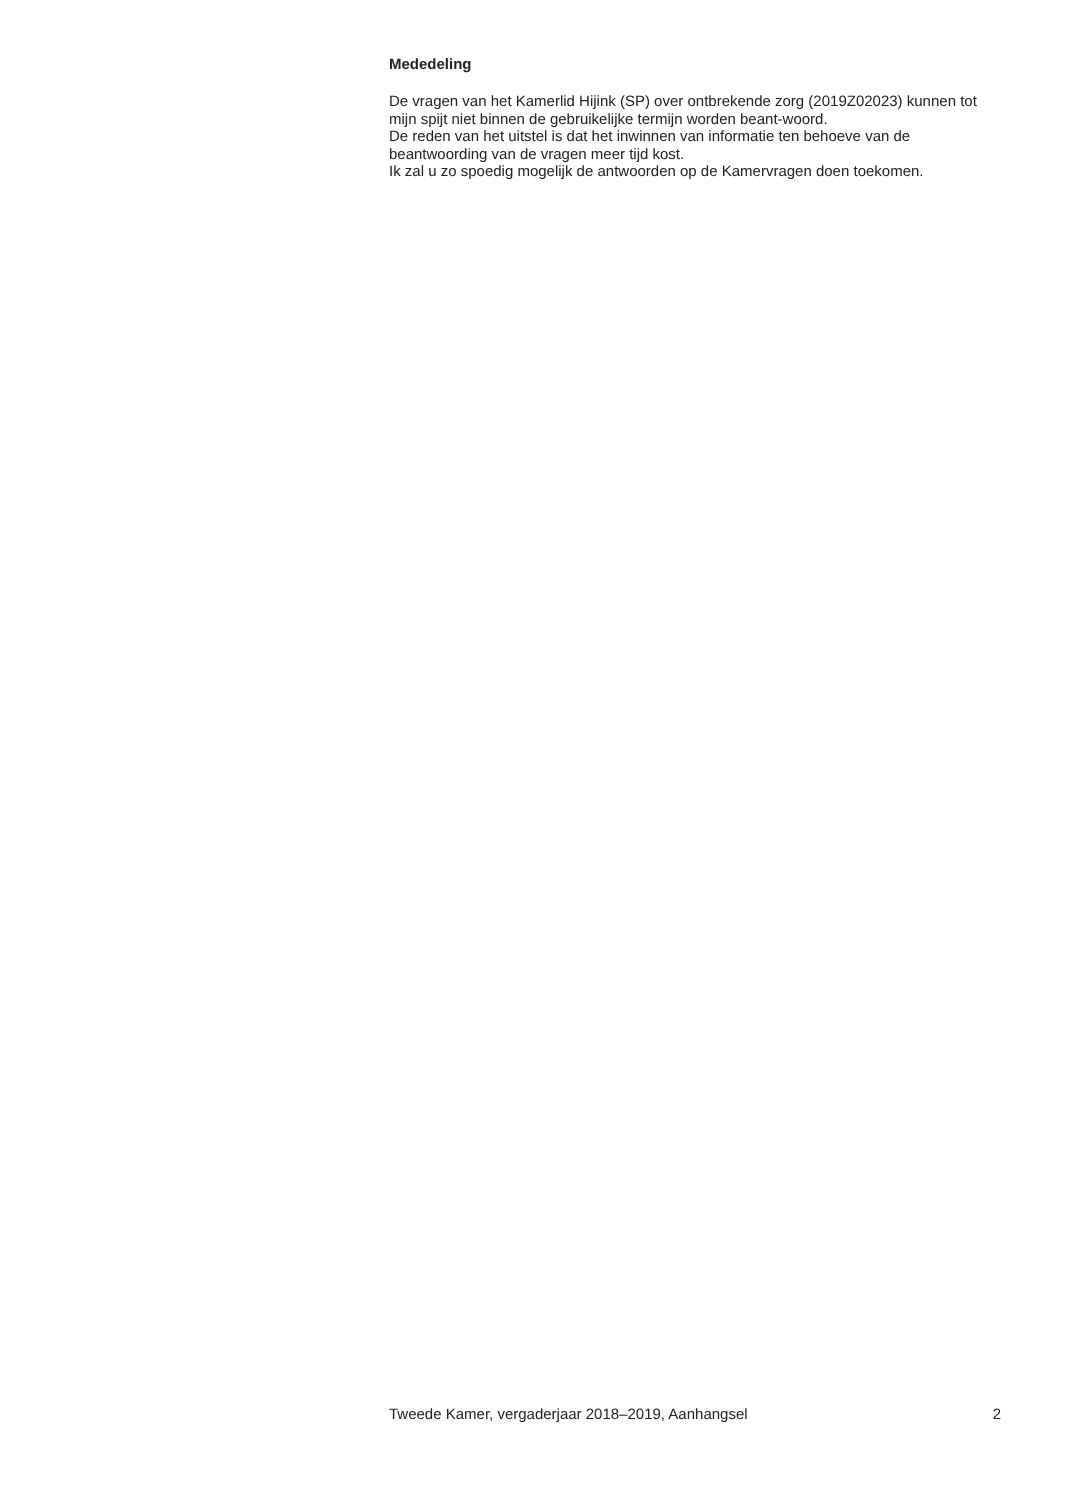Mededeling
De vragen van het Kamerlid Hijink (SP) over ontbrekende zorg (2019Z02023) kunnen tot mijn spijt niet binnen de gebruikelijke termijn worden beant-woord.
De reden van het uitstel is dat het inwinnen van informatie ten behoeve van de beantwoording van de vragen meer tijd kost.
Ik zal u zo spoedig mogelijk de antwoorden op de Kamervragen doen toekomen.
Tweede Kamer, vergaderjaar 2018–2019, Aanhangsel 2